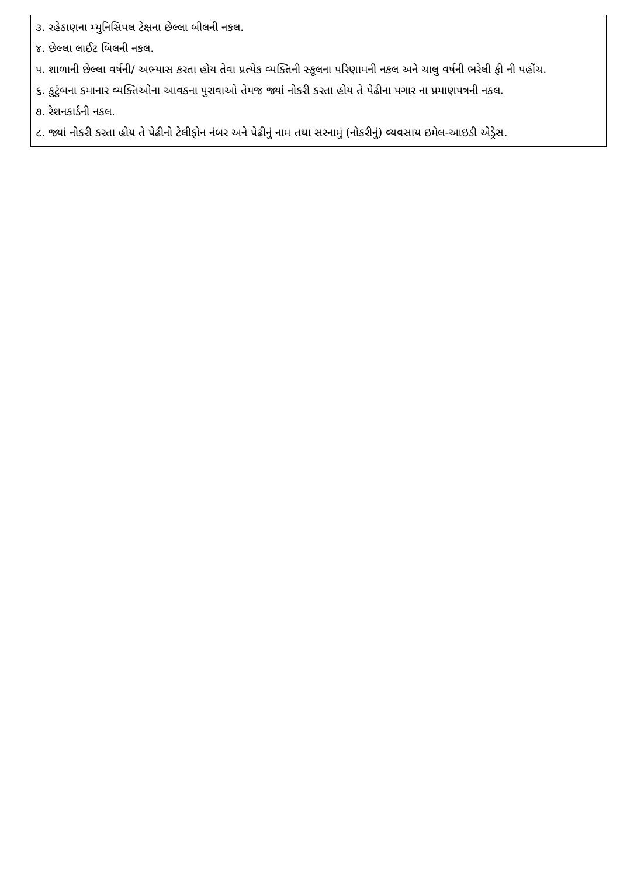૩. રહેઠાણના મ્યુનિસિપલ ટેક્ષના છેલ્લા બીલની નકલ.
૪. છેલ્લા લાઈટ બિલની નકલ.
૫. શાળાની છેલ્લા વર્ષની/ અભ્યાસ કરતા હોય તેવા પ્રત્યેક વ્યક્તિની સ્કૂલના પરિણામની નકલ અને ચાલુ વર્ષની ભરેલી ફી ની પહોંચ.
૬. કુટુંબના કમાનાર વ્યક્તિઓના આવકના પુરાવાઓ તેમજ જ્યાં નોકરી કરતા હોય તે પેઢીના પગાર ના પ્રમાણપત્રની નકલ.
૭. રેશનકાર્ડની નકલ.
૮. જ્યાં નોકરી કરતા હોય તે પેઢીનો ટેલીફોન નંબર અને પેઢીનું નામ તથા સરનામું (નોકરીનું) વ્યવસાય ઇમેલ-આઇડી એડ્રેસ.